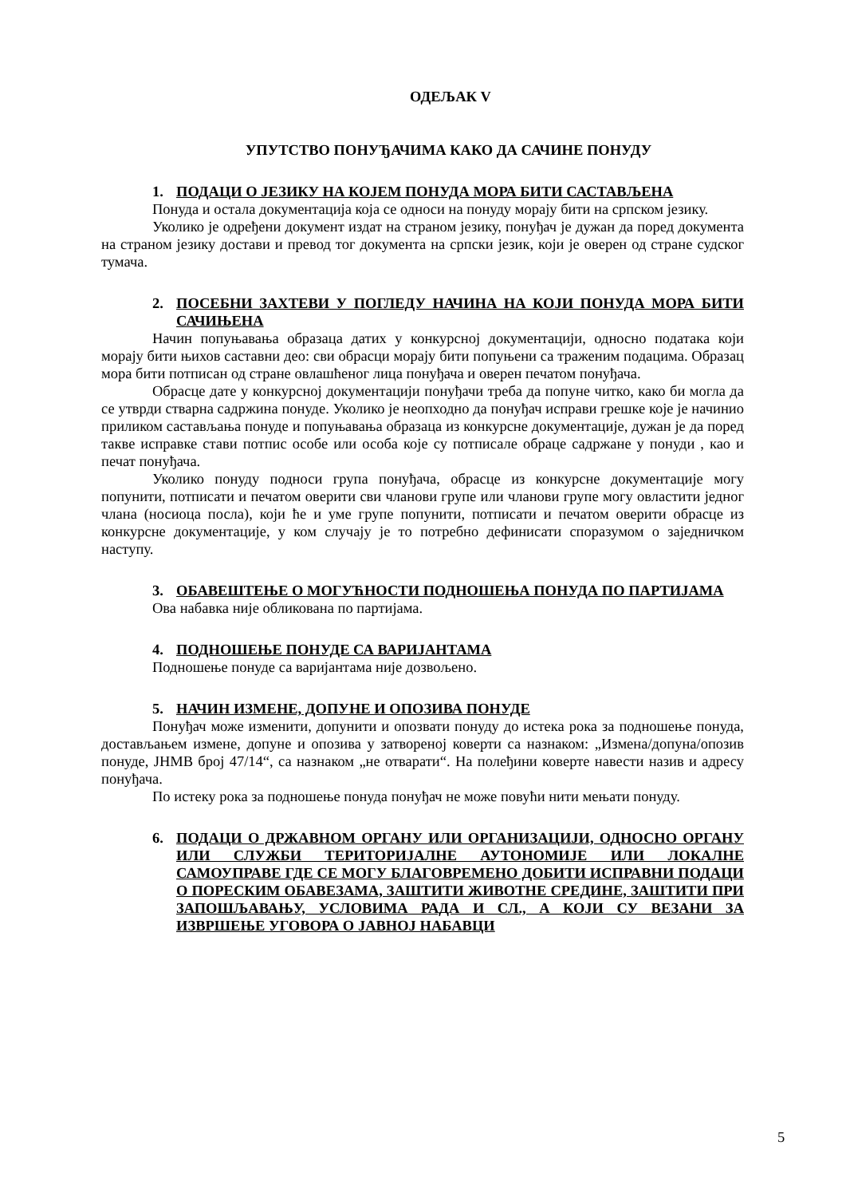ОДЕЉАК V
УПУТСТВО ПОНУЂАЧИМА КАКО ДА САЧИНЕ ПОНУДУ
1. ПОДАЦИ О ЈЕЗИКУ НА КОЈЕМ ПОНУДА МОРА БИТИ САСТАВЉЕНА
Понуда и остала документација која се односи на понуду морају бити на српском језику.
Уколико је одређени документ издат на страном језику, понуђач је дужан да поред документа на страном језику достави и превод тог документа на српски језик, који је оверен од стране судског тумача.
2. ПОСЕБНИ ЗАХТЕВИ У ПОГЛЕДУ НАЧИНА НА КОЈИ ПОНУДА МОРА БИТИ САЧИЊЕНА
Начин попуњавања образаца датих у конкурсној документацији, односно података који морају бити њихов саставни део: сви обрасци морају бити попуњени са траженим подацима. Образац мора бити потписан од стране овлашћеног лица понуђача и оверен печатом понуђача.
Обрасце дате у конкурсној документацији понуђачи треба да попуне читко, како би могла да се утврди стварна садржина понуде. Уколико је неопходно да понуђач исправи грешке које је начинио приликом састављања понуде и попуњавања образаца из конкурсне документације, дужан је да поред такве исправке стави потпис особе или особа које су потписале обраце садржане у понуди , као и печат понуђача.
Уколико понуду подноси група понуђача, обрасце из конкурсне документације могу попунити, потписати и печатом оверити сви чланови групе или чланови групе могу овластити једног члана (носиоца посла), који ће и уме групе попунити, потписати и печатом оверити обрасце из конкурсне документације, у ком случају је то потребно дефинисати споразумом о заједничком наступу.
3. ОБАВЕШТЕЊЕ О МОГУЋНОСТИ ПОДНОШЕЊА ПОНУДА ПО ПАРТИЈАМА
Ова набавка није обликована по партијама.
4. ПОДНОШЕЊЕ ПОНУДЕ СА ВАРИЈАНТАМА
Подношење понуде са варијантама није дозвољено.
5. НАЧИН ИЗМЕНЕ, ДОПУНЕ И ОПОЗИВА ПОНУДЕ
Понуђач може изменити, допунити и опозвати понуду до истека рока за подношење понуда, достављањем измене, допуне и опозива у затвореној коверти са назнаком: „Измена/допуна/опозив понуде, ЈНМВ број 47/14“, са назнаком „не отварати“. На полеђини коверте навести назив и адресу понуђача.
По истеку рока за подношење понуда понуђач не може повући нити мењати понуду.
6. ПОДАЦИ О ДРЖАВНОМ ОРГАНУ ИЛИ ОРГАНИЗАЦИЈИ, ОДНОСНО ОРГАНУ ИЛИ СЛУЖБИ ТЕРИТОРИЈАЛНЕ АУТОНОМИЈЕ ИЛИ ЛОКАЛНЕ САМОУПРАВЕ ГДЕ СЕ МОГУ БЛАГОВРЕМЕНО ДОБИТИ ИСПРАВНИ ПОДАЦИ О ПОРЕСКИМ ОБАВЕЗАМА, ЗАШТИТИ ЖИВОТНЕ СРЕДИНЕ, ЗАШТИТИ ПРИ ЗАПОШЉАВАЊУ, УСЛОВИМА РАДА И СЛ., А КОЈИ СУ ВЕЗАНИ ЗА ИЗВРШЕЊЕ УГОВОРА О ЈАВНОЈ НАБАВЦИ
5